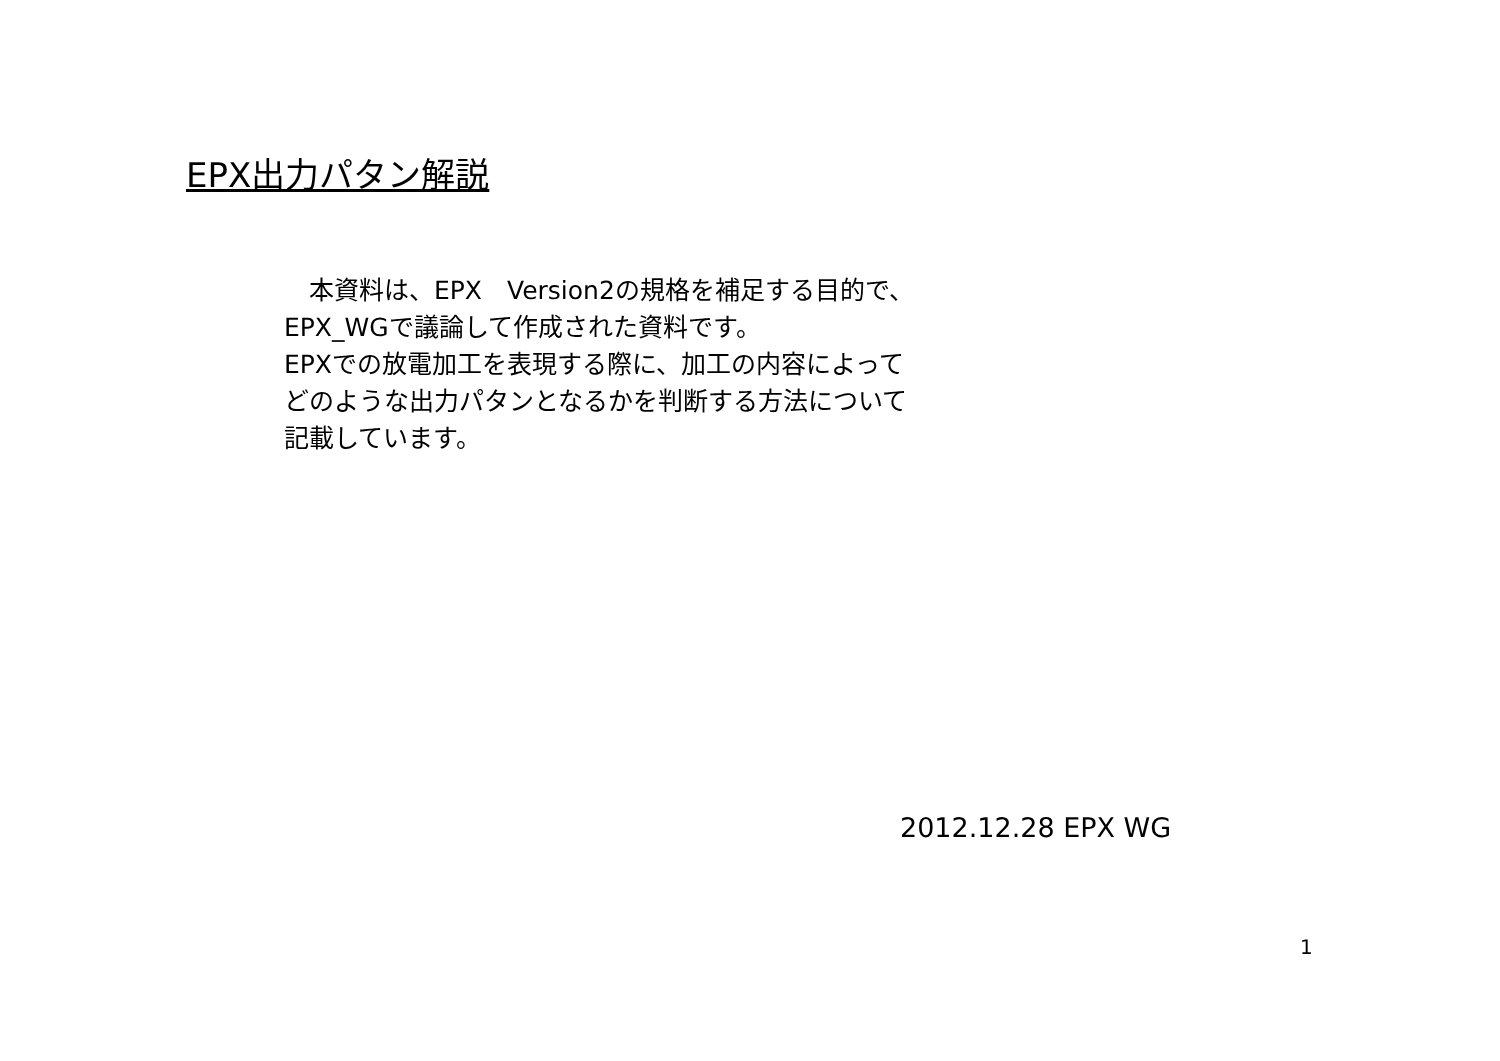EPX出力パタン解説
　本資料は、EPX　Version2の規格を補足する目的で、
EPX_WGで議論して作成された資料です。
EPXでの放電加工を表現する際に、加工の内容によって
どのような出力パタンとなるかを判断する方法について
記載しています。
2012.12.28 EPX WG
1